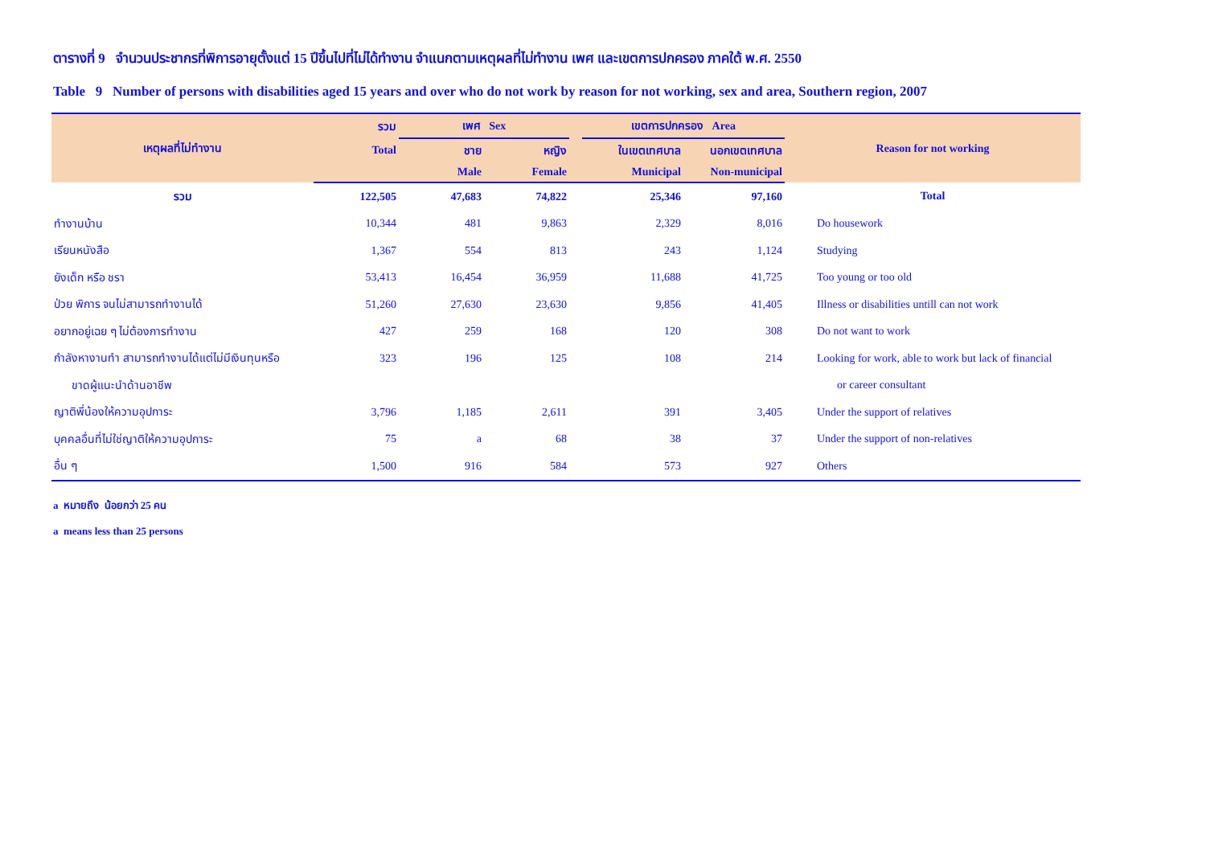ตารางที่ 9 จำนวนประชากรที่พิการอายุตั้งแต่ 15 ปีขึ้นไปที่ไม่ได้ทำงาน จำแนกตามเหตุผลที่ไม่ทำงาน เพศ และเขตการปกครอง ภาคใต้ พ.ศ. 2550
Table 9 Number of persons with disabilities aged 15 years and over who do not work by reason for not working, sex and area, Southern region, 2007
| เหตุผลที่ไม่ทำงาน | รวม | เพศ Sex | | | เขตการปกครอง Area | | Reason for not working |
| --- | --- | --- | --- | --- | --- | --- | --- |
| | Total | ชาย | หญิง | | ในเขตเทศบาล | นอกเขตเทศบาล | |
| | | Male | Female | | Municipal | Non-municipal | |
| รวม | 122,505 | 47,683 | 74,822 | | 25,346 | 97,160 | Total |
| ทำงานบ้าน | 10,344 | 481 | 9,863 | | 2,329 | 8,016 | Do housework |
| เรียนหนังสือ | 1,367 | 554 | 813 | | 243 | 1,124 | Studying |
| ยังเด็ก หรือ ชรา | 53,413 | 16,454 | 36,959 | | 11,688 | 41,725 | Too young or too old |
| ป่วย พิการ จนไม่สามารถทำงานได้ | 51,260 | 27,630 | 23,630 | | 9,856 | 41,405 | Illness or disabilities untill can not work |
| อยากอยู่เฉย ๆ ไม่ต้องการทำงาน | 427 | 259 | 168 | | 120 | 308 | Do not want to work |
| กำลังหางานทำ สามารถทำงานได้แต่ไม่มีเงินทุนหรือ | 323 | 196 | 125 | | 108 | 214 | Looking for work, able to work but lack of financial |
| ขาดผู้แนะนำด้านอาชีพ | | | | | | | or career consultant |
| ญาติพี่น้องให้ความอุปการะ | 3,796 | 1,185 | 2,611 | | 391 | 3,405 | Under the support of relatives |
| บุคคลอื่นที่ไม่ใช่ญาติให้ความอุปการะ | 75 | a | 68 | | 38 | 37 | Under the support of non-relatives |
| อื่น ๆ | 1,500 | 916 | 584 | | 573 | 927 | Others |
a หมายถึง น้อยกว่า 25 คน
a means less than 25 persons